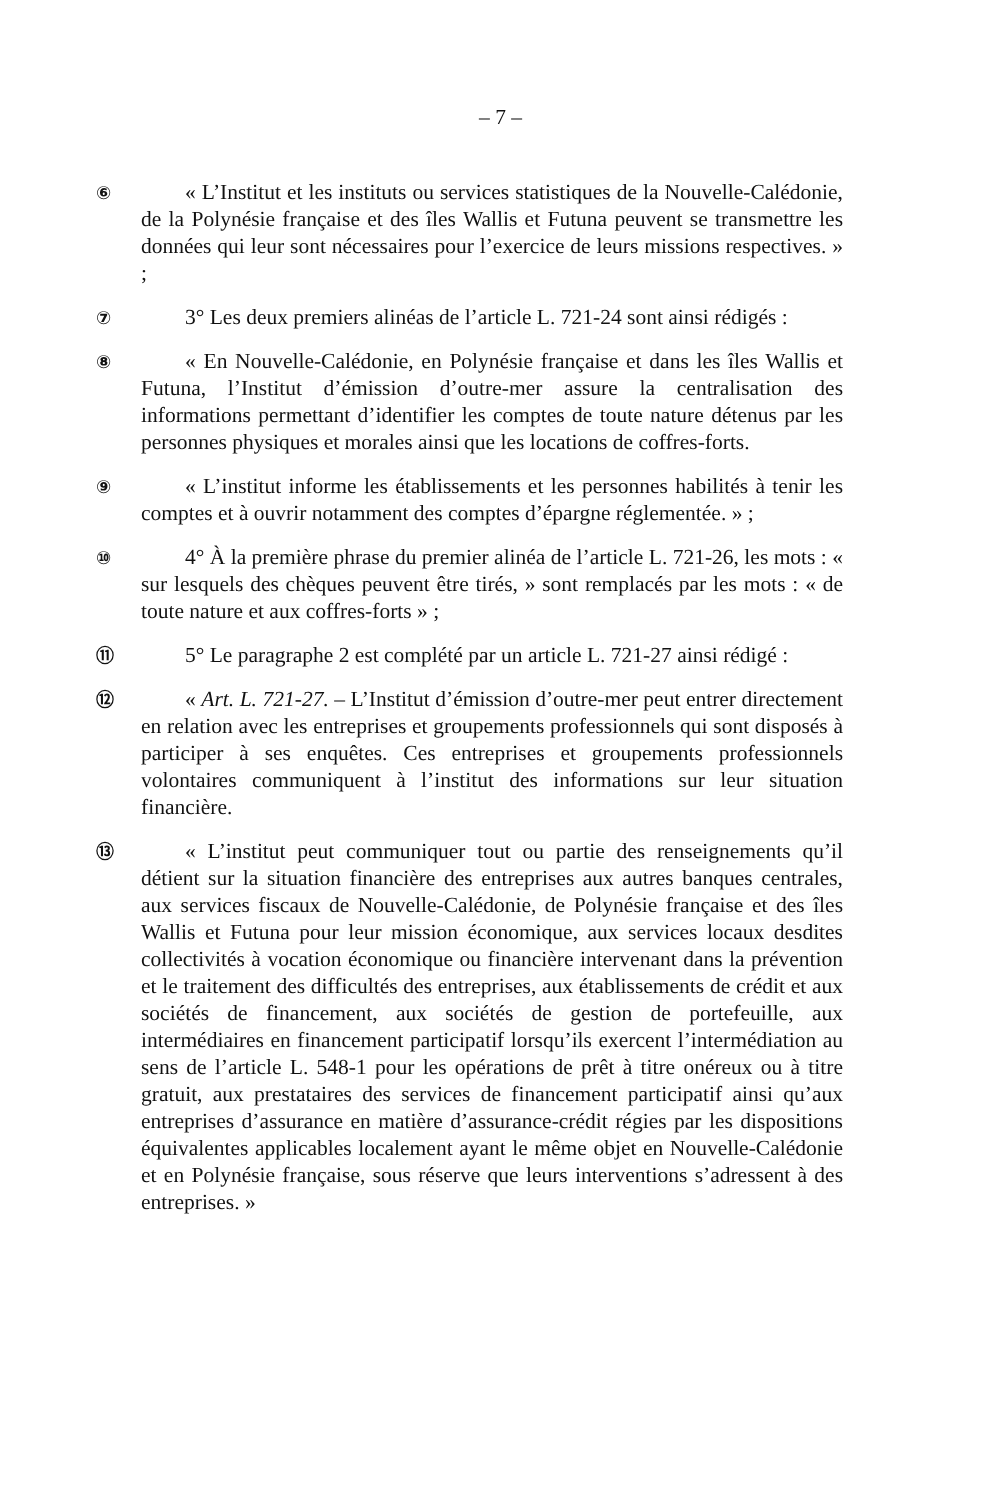– 7 –
⑥
« L’Institut et les instituts ou services statistiques de la Nouvelle-Calédonie, de la Polynésie française et des îles Wallis et Futuna peuvent se transmettre les données qui leur sont nécessaires pour l’exercice de leurs missions respectives. » ;
⑦
3° Les deux premiers alinéas de l’article L. 721-24 sont ainsi rédigés :
⑧
« En Nouvelle-Calédonie, en Polynésie française et dans les îles Wallis et Futuna, l’Institut d’émission d’outre-mer assure la centralisation des informations permettant d’identifier les comptes de toute nature détenus par les personnes physiques et morales ainsi que les locations de coffres-forts.
⑨
« L’institut informe les établissements et les personnes habilités à tenir les comptes et à ouvrir notamment des comptes d’épargne réglementée. » ;
⑩
4° À la première phrase du premier alinéa de l’article L. 721-26, les mots : « sur lesquels des chèques peuvent être tirés, » sont remplacés par les mots : « de toute nature et aux coffres-forts » ;
⑪
5° Le paragraphe 2 est complété par un article L. 721-27 ainsi rédigé :
⑫
« Art. L. 721-27. – L’Institut d’émission d’outre-mer peut entrer directement en relation avec les entreprises et groupements professionnels qui sont disposés à participer à ses enquêtes. Ces entreprises et groupements professionnels volontaires communiquent à l’institut des informations sur leur situation financière.
⑬
« L’institut peut communiquer tout ou partie des renseignements qu’il détient sur la situation financière des entreprises aux autres banques centrales, aux services fiscaux de Nouvelle-Calédonie, de Polynésie française et des îles Wallis et Futuna pour leur mission économique, aux services locaux desdites collectivités à vocation économique ou financière intervenant dans la prévention et le traitement des difficultés des entreprises, aux établissements de crédit et aux sociétés de financement, aux sociétés de gestion de portefeuille, aux intermédiaires en financement participatif lorsqu’ils exercent l’intermédiation au sens de l’article L. 548-1 pour les opérations de prêt à titre onéreux ou à titre gratuit, aux prestataires des services de financement participatif ainsi qu’aux entreprises d’assurance en matière d’assurance-crédit régies par les dispositions équivalentes applicables localement ayant le même objet en Nouvelle-Calédonie et en Polynésie française, sous réserve que leurs interventions s’adressent à des entreprises. »